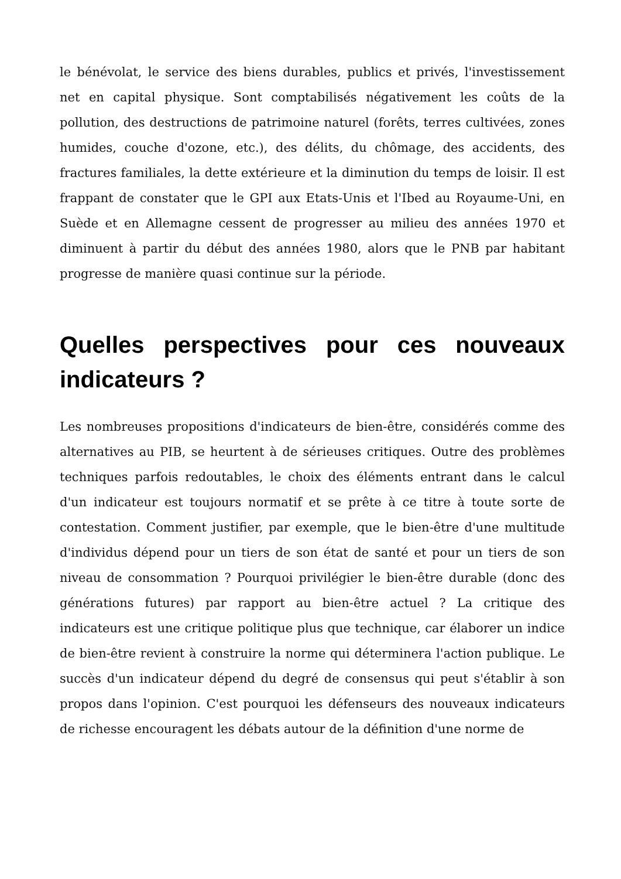le bénévolat, le service des biens durables, publics et privés, l'investissement net en capital physique. Sont comptabilisés négativement les coûts de la pollution, des destructions de patrimoine naturel (forêts, terres cultivées, zones humides, couche d'ozone, etc.), des délits, du chômage, des accidents, des fractures familiales, la dette extérieure et la diminution du temps de loisir. Il est frappant de constater que le GPI aux Etats-Unis et l'Ibed au Royaume-Uni, en Suède et en Allemagne cessent de progresser au milieu des années 1970 et diminuent à partir du début des années 1980, alors que le PNB par habitant progresse de manière quasi continue sur la période.
Quelles perspectives pour ces nouveaux indicateurs ?
Les nombreuses propositions d'indicateurs de bien-être, considérés comme des alternatives au PIB, se heurtent à de sérieuses critiques. Outre des problèmes techniques parfois redoutables, le choix des éléments entrant dans le calcul d'un indicateur est toujours normatif et se prête à ce titre à toute sorte de contestation. Comment justifier, par exemple, que le bien-être d'une multitude d'individus dépend pour un tiers de son état de santé et pour un tiers de son niveau de consommation ? Pourquoi privilégier le bien-être durable (donc des générations futures) par rapport au bien-être actuel ? La critique des indicateurs est une critique politique plus que technique, car élaborer un indice de bien-être revient à construire la norme qui déterminera l'action publique. Le succès d'un indicateur dépend du degré de consensus qui peut s'établir à son propos dans l'opinion. C'est pourquoi les défenseurs des nouveaux indicateurs de richesse encouragent les débats autour de la définition d'une norme de